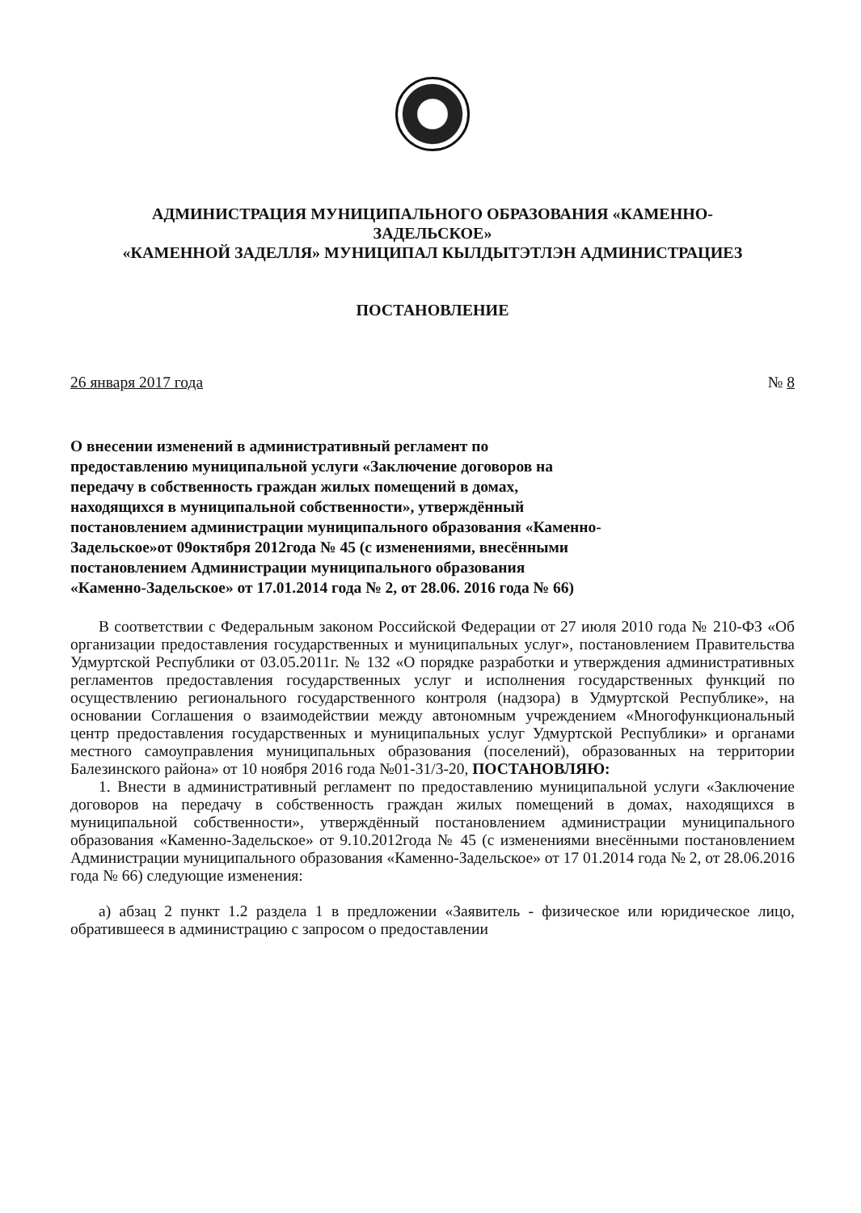АДМИНИСТРАЦИЯ МУНИЦИПАЛЬНОГО ОБРАЗОВАНИЯ «КАМЕННО-
ЗАДЕЛЬСКОЕ»
«КАМЕННОЙ ЗАДЕЛЛЯ» МУНИЦИПАЛ КЫЛДЫТЭТЛЭН АДМИНИСТРАЦИЕЗ
ПОСТАНОВЛЕНИЕ
26 января 2017 года № 8
О внесении изменений в административный регламент по предоставлению муниципальной услуги «Заключение договоров на передачу в собственность граждан жилых помещений в домах, находящихся в муниципальной собственности», утверждённый постановлением администрации муниципального образования «Каменно-Задельское»от 09октября 2012года № 45 (с изменениями, внесёнными постановлением Администрации муниципального образования «Каменно-Задельское» от 17.01.2014 года № 2, от 28.06. 2016 года № 66)
В соответствии с Федеральным законом Российской Федерации от 27 июля 2010 года № 210-ФЗ «Об организации предоставления государственных и муниципальных услуг», постановлением Правительства Удмуртской Республики от 03.05.2011г. № 132 «О порядке разработки и утверждения административных регламентов предоставления государственных услуг и исполнения государственных функций по осуществлению регионального государственного контроля (надзора) в Удмуртской Республике», на основании Соглашения о взаимодействии между автономным учреждением «Многофункциональный центр предоставления государственных и муниципальных услуг Удмуртской Республики» и органами местного самоуправления муниципальных образования (поселений), образованных на территории Балезинского района» от 10 ноября 2016 года №01-31/3-20, ПОСТАНОВЛЯЮ:
1. Внести в административный регламент по предоставлению муниципальной услуги «Заключение договоров на передачу в собственность граждан жилых помещений в домах, находящихся в муниципальной собственности», утверждённый постановлением администрации муниципального образования «Каменно-Задельское» от 9.10.2012года № 45 (с изменениями внесёнными постановлением Администрации муниципального образования «Каменно-Задельское» от 17 01.2014 года № 2, от 28.06.2016 года № 66) следующие изменения:
а) абзац 2 пункт 1.2 раздела 1 в предложении «Заявитель - физическое или юридическое лицо, обратившееся в администрацию с запросом о предоставлении